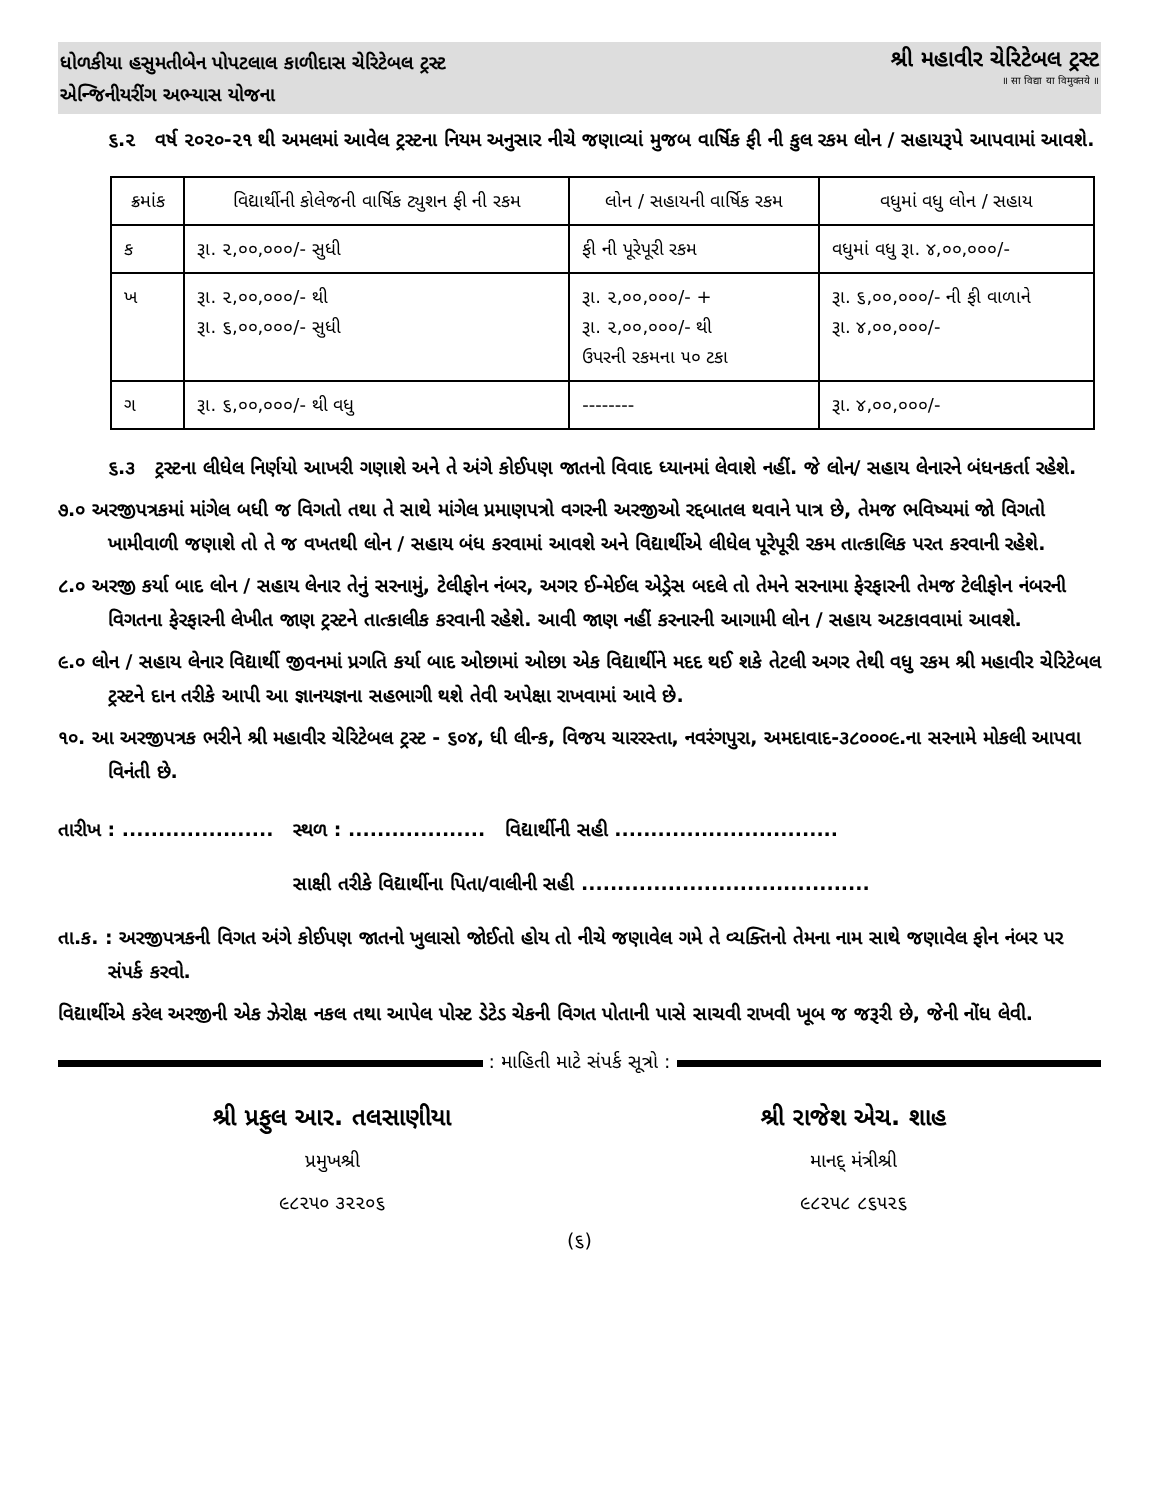ધોળકીયા હસુમતીબેન પોપટલાલ કાળીદાસ ચેરિટેબલ ટ્રસ્ટ
એન્જિનીયરીંગ અભ્યાસ યોજના
શ્રી મહાવીર ચેરિટેબલ ટ્રસ્ટ
॥ सा विद्या या विमुक्तये ॥
૬.૨ વર્ષ ૨૦૨૦-૨૧ થી અમલમાં આવેલ ટ્રસ્ટના નિયમ અનુસાર નીચે જણાવ્યાં મુજબ વાર્ષિક ફી ની કુલ રકમ લોન / સહાયરૂપે આપવામાં આવશે.
| ક્રમાંક | વિદ્યાર્થીની કોલેજની વાર્ષિક ટ્યુશન ફી ની રકમ | લોન / સહાયની વાર્ષિક રકમ | વધુમાં વધુ લોન / સહાય |
| --- | --- | --- | --- |
| ક | રૂા. ૨,૦૦,૦૦૦/- સુધી | ફી ની પૂરેપૂરી રકમ | વધુમાં વધુ રૂા. ૪,૦૦,૦૦૦/- |
| ખ | રૂા. ૨,૦૦,૦૦૦/- થી રૂા. ૬,૦૦,૦૦૦/- સુધી | રૂા. ૨,૦૦,૦૦૦/- + રૂા. ૨,૦૦,૦૦૦/- થી ઉપરની રકમના ૫૦ ટકા | રૂા. ૬,૦૦,૦૦૦/- ની ફી વાળાને રૂા. ૪,૦૦,૦૦૦/- |
| ગ | રૂા. ૬,૦૦,૦૦૦/- થી વધુ | -------- | રૂા. ૪,૦૦,૦૦૦/- |
૬.૩ ટ્રસ્ટના લીધેલ નિર્ણયો આખરી ગણાશે અને તે અંગે કોઈપણ જાતનો વિવાદ ધ્યાનમાં લેવાશે નહીં. જે લોન/ સહાય લેનારને બંધનકર્તા રહેશે.
૭.૦ અરજીપત્રકમાં માંગેલ બધી જ વિગતો તથા તે સાથે માંગેલ પ્રમાણપત્રો વગરની અરજીઓ રદ્દબાતલ થવાને પાત્ર છે, તેમજ ભવિષ્યમાં જો વિગતો ખામીવાળી જણાશે તો તે જ વખતથી લોન / સહાય બંધ કરવામાં આવશે અને વિદ્યાર્થીએ લીધેલ પૂરેપૂરી રકમ તાત્કાલિક પરત કરવાની રહેશે.
૮.૦ અરજી કર્યા બાદ લોન / સહાય લેનાર તેનું સરનામું, ટેલીફોન નંબર, અગર ઈ-મેઈલ એડ્રેસ બદલે તો તેમને સરનામા ફેરફારની તેમજ ટેલીફોન નંબરની વિગતના ફેરફારની લેખીત જાણ ટ્રસ્ટને તાત્કાલીક કરવાની રહેશે. આવી જાણ નહીં કરનારની આગામી લોન / સહાય અટકાવવામાં આવશે.
૯.૦ લોન / સહાય લેનાર વિદ્યાર્થી જીવનમાં પ્રગતિ કર્યા બાદ ઓછામાં ઓછા એક વિદ્યાર્થીને મદદ થઈ શકે તેટલી અગર તેથી વધુ રકમ શ્રી મહાવીર ચેરિટેબલ ટ્રસ્ટને દાન તરીકે આપી આ જ્ઞાનયજ્ઞના સહભાગી થશે તેવી અપેક્ષા રાખવામાં આવે છે.
૧૦. આ અરજીપત્રક ભરીને શ્રી મહાવીર ચેરિટેબલ ટ્રસ્ટ - ૬૦૪, ધી લીન્ક, વિજય ચારરસ્તા, નવરંગપુરા, અમદાવાદ-૩૮૦૦૦૯.ના સરનામે મોકલી આપવા વિનંતી છે.
તારીખ : ..................... સ્થળ : ................... વિદ્યાર્થીની સહી ...............................
સાક્ષી તરીકે વિદ્યાર્થીના પિતા/વાલીની સહી ........................................
તા.ક. : અરજીપત્રકની વિગત અંગે કોઈપણ જાતનો ખુલાસો જોઈતો હોય તો નીચે જણાવેલ ગમે તે વ્યક્તિનો તેમના નામ સાથે જણાવેલ ફોન નંબર પર સંપર્ક કરવો.
વિદ્યાર્થીએ કરેલ અરજીની એક ઝેરોક્ષ નકલ તથા આપેલ પોસ્ટ ડેટેડ ચેકની વિગત પોતાની પાસે સાચવી રાખવી ખૂબ જ જરૂરી છે, જેની નોંધ લેવી.
: માહિતી માટે સંપર્ક સૂત્રો :
શ્રી પ્રફુલ આર. તલસાણીયા
પ્રમુખશ્રી
૯૮૨૫૦ ૩૨૨૦૬
શ્રી રાજેશ એચ. શાહ
માનદ્ મંત્રીશ્રી
૯૮૨૫૮ ૮૬૫૨૬
(૬)